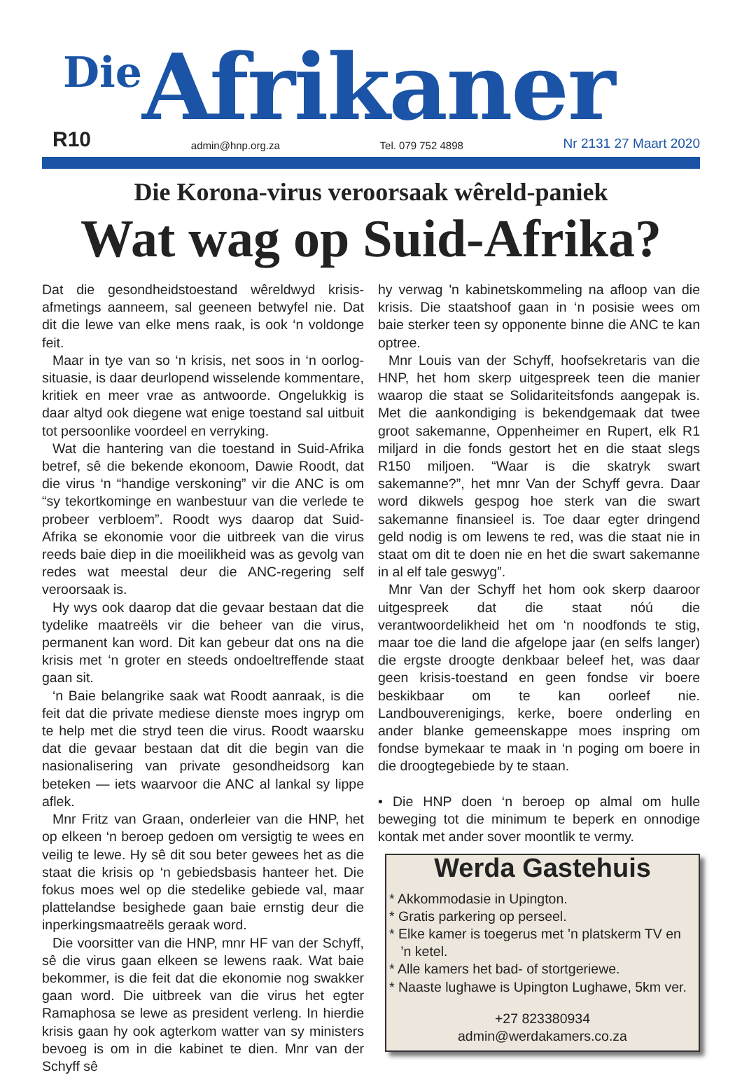Die Afrikaner
R10 admin@hnp.org.za Tel. 079 752 4898 Nr 2131 27 Maart 2020
Die Korona-virus veroorsaak wêreld-paniek
Wat wag op Suid-Afrika?
Dat die gesondheidstoestand wêreldwyd krisis-afmetings aanneem, sal geeneen betwyfel nie. Dat dit die lewe van elke mens raak, is ook ‘n voldonge feit.
Maar in tye van so ‘n krisis, net soos in ‘n oorlog-situasie, is daar deurlopend wisselende kommentare, kritiek en meer vrae as antwoorde. Ongelukkig is daar altyd ook diegene wat enige toestand sal uitbuit tot persoonlike voordeel en verryking.
Wat die hantering van die toestand in Suid-Afrika betref, sê die bekende ekonoom, Dawie Roodt, dat die virus ‘n “handige verskoning” vir die ANC is om “sy tekortkominge en wanbestuur van die verlede te probeer verbloem”. Roodt wys daarop dat Suid-Afrika se ekonomie voor die uitbreek van die virus reeds baie diep in die moeilikheid was as gevolg van redes wat meestal deur die ANC-regering self veroorsaak is.
Hy wys ook daarop dat die gevaar bestaan dat die tydelike maatreëls vir die beheer van die virus, permanent kan word. Dit kan gebeur dat ons na die krisis met ‘n groter en steeds ondoeltreffende staat gaan sit.
‘n Baie belangrike saak wat Roodt aanraak, is die feit dat die private mediese dienste moes ingryp om te help met die stryd teen die virus. Roodt waarsku dat die gevaar bestaan dat dit die begin van die nasionalisering van private gesondheidsorg kan beteken — iets waarvoor die ANC al lankal sy lippe aflek.
Mnr Fritz van Graan, onderleier van die HNP, het op elkeen ‘n beroep gedoen om versigtig te wees en veilig te lewe. Hy sê dit sou beter gewees het as die staat die krisis op ‘n gebiedsbasis hanteer het. Die fokus moes wel op die stedelike gebiede val, maar plattelandse besighede gaan baie ernstig deur die inperkingsmaatreëls geraak word.
Die voorsitter van die HNP, mnr HF van der Schyff, sê die virus gaan elkeen se lewens raak. Wat baie bekommer, is die feit dat die ekonomie nog swakker gaan word. Die uitbreek van die virus het egter Ramaphosa se lewe as president verleng. In hierdie krisis gaan hy ook agterkom watter van sy ministers bevoeg is om in die kabinet te dien. Mnr van der Schyff sê
hy verwag 'n kabinetskommeling na afloop van die krisis. Die staatshoof gaan in ‘n posisie wees om baie sterker teen sy opponente binne die ANC te kan optree.
Mnr Louis van der Schyff, hoofsekretaris van die HNP, het hom skerp uitgespreek teen die manier waarop die staat se Solidariteitsfonds aangepak is. Met die aankondiging is bekendgemaak dat twee groot sakemanne, Oppenheimer en Rupert, elk R1 miljard in die fonds gestort het en die staat slegs R150 miljoen. “Waar is die skatryk swart sakemanne?”, het mnr Van der Schyff gevra. Daar word dikwels gespog hoe sterk van die swart sakemanne finansieel is. Toe daar egter dringend geld nodig is om lewens te red, was die staat nie in staat om dit te doen nie en het die swart sakemanne in al elf tale geswyg”.
Mnr Van der Schyff het hom ook skerp daaroor uitgespreek dat die staat nóú die verantwoordelikheid het om ‘n noodfonds te stig, maar toe die land die afgelope jaar (en selfs langer) die ergste droogte denkbaar beleef het, was daar geen krisis-toestand en geen fondse vir boere beskikbaar om te kan oorleef nie. Landbouverenigings, kerke, boere onderling en ander blanke gemeenskappe moes inspring om fondse bymekaar te maak in ‘n poging om boere in die droogtegebiede by te staan.
• Die HNP doen ‘n beroep op almal om hulle beweging tot die minimum te beperk en onnodige kontak met ander sover moontlik te vermy.
Werda Gastehuis
* Akkommodasie in Upington.
* Gratis parkering op perseel.
* Elke kamer is toegerus met ’n platskerm TV en
’n ketel.
* Alle kamers het bad- of stortgeriewe.
* Naaste lughawe is Upington Lughawe, 5km ver.
+27 823380934
admin@werdakamers.co.za